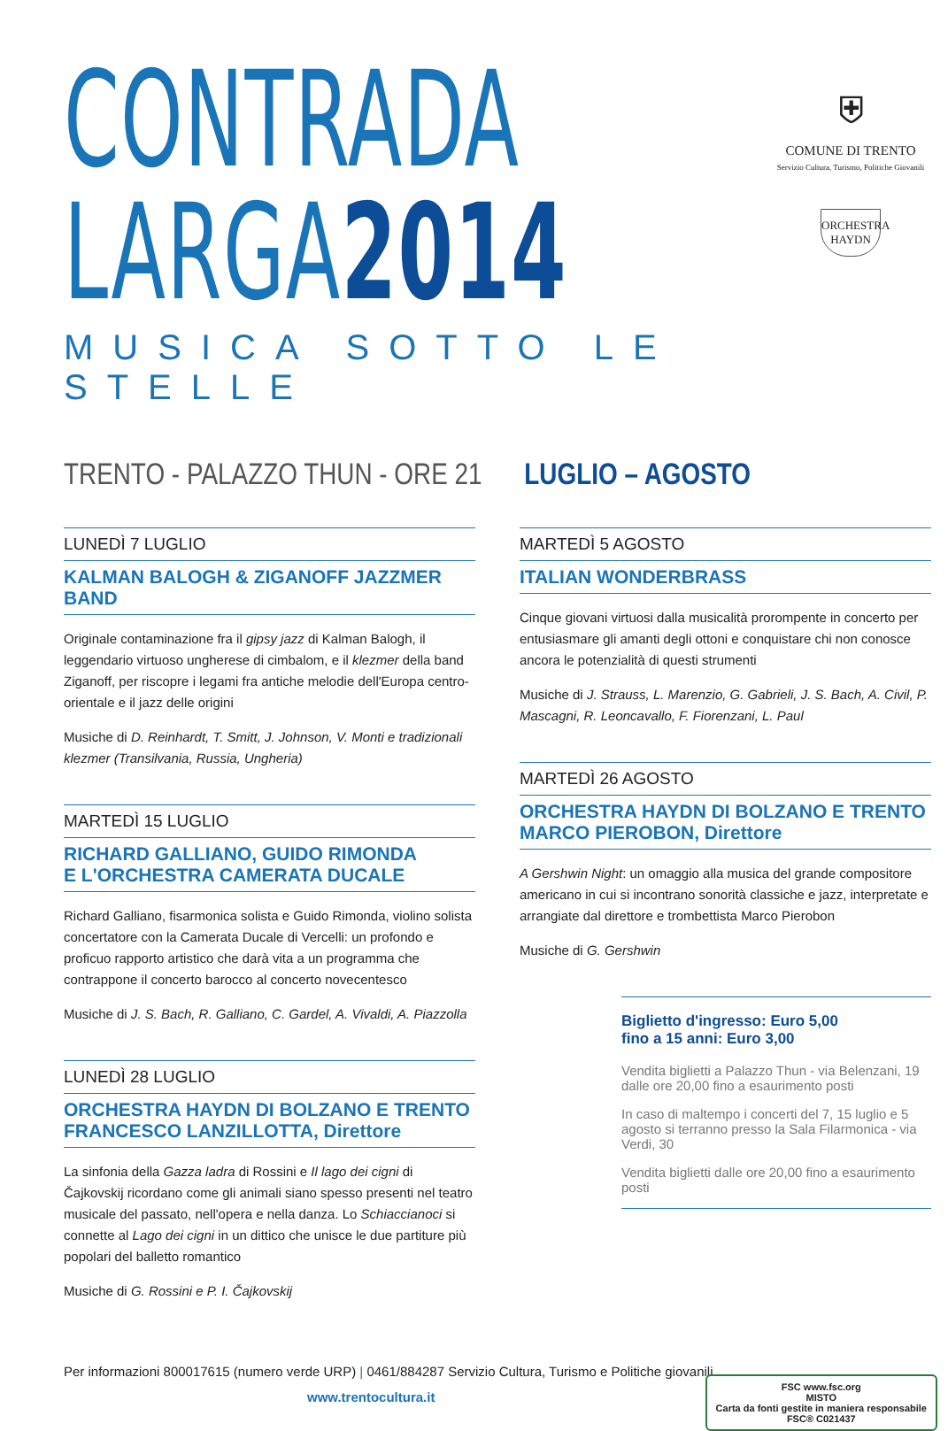CONTRADA
LARGA2014
MUSICA SOTTO LE STELLE
⛨
COMUNE DI TRENTO
Servizio Cultura, Turismo, Politiche Giovanili
ORCHESTRA
HAYDN
TRENTO - PALAZZO THUN - ORE 21 LUGLIO – AGOSTO
LUNEDÌ 7 LUGLIO
KALMAN BALOGH & ZIGANOFF JAZZMER BAND
Originale contaminazione fra il gipsy jazz di Kalman Balogh, il leggendario virtuoso ungherese di cimbalom, e il klezmer della band Ziganoff, per riscopre i legami fra antiche melodie dell'Europa centro-orientale e il jazz delle origini
Musiche di D. Reinhardt, T. Smitt, J. Johnson, V. Monti e tradizionali klezmer (Transilvania, Russia, Ungheria)
MARTEDÌ 15 LUGLIO
RICHARD GALLIANO, GUIDO RIMONDA
E L'ORCHESTRA CAMERATA DUCALE
Richard Galliano, fisarmonica solista e Guido Rimonda, violino solista concertatore con la Camerata Ducale di Vercelli: un profondo e proficuo rapporto artistico che darà vita a un programma che contrappone il concerto barocco al concerto novecentesco
Musiche di J. S. Bach, R. Galliano, C. Gardel, A. Vivaldi, A. Piazzolla
LUNEDÌ 28 LUGLIO
ORCHESTRA HAYDN DI BOLZANO E TRENTO
FRANCESCO LANZILLOTTA, Direttore
La sinfonia della Gazza ladra di Rossini e Il lago dei cigni di Čajkovskij ricordano come gli animali siano spesso presenti nel teatro musicale del passato, nell'opera e nella danza. Lo Schiaccianoci si connette al Lago dei cigni in un dittico che unisce le due partiture più popolari del balletto romantico
Musiche di G. Rossini e P. I. Čajkovskij
MARTEDÌ 5 AGOSTO
ITALIAN WONDERBRASS
Cinque giovani virtuosi dalla musicalità prorompente in concerto per entusiasmare gli amanti degli ottoni e conquistare chi non conosce ancora le potenzialità di questi strumenti
Musiche di J. Strauss, L. Marenzio, G. Gabrieli, J. S. Bach, A. Civil, P. Mascagni, R. Leoncavallo, F. Fiorenzani, L. Paul
MARTEDÌ 26 AGOSTO
ORCHESTRA HAYDN DI BOLZANO E TRENTO
MARCO PIEROBON, Direttore
A Gershwin Night: un omaggio alla musica del grande compositore americano in cui si incontrano sonorità classiche e jazz, interpretate e arrangiate dal direttore e trombettista Marco Pierobon
Musiche di G. Gershwin
Biglietto d'ingresso: Euro 5,00
fino a 15 anni: Euro 3,00
Vendita biglietti a Palazzo Thun - via Belenzani, 19
dalle ore 20,00 fino a esaurimento posti
In caso di maltempo i concerti del 7, 15 luglio e 5 agosto si terranno presso la Sala Filarmonica - via Verdi, 30
Vendita biglietti dalle ore 20,00 fino a esaurimento posti
Per informazioni 800017615 (numero verde URP) | 0461/884287 Servizio Cultura, Turismo e Politiche giovanili
www.trentocultura.it
FSC www.fsc.org
MISTO
Carta da fonti gestite in maniera responsabile
FSC® C021437